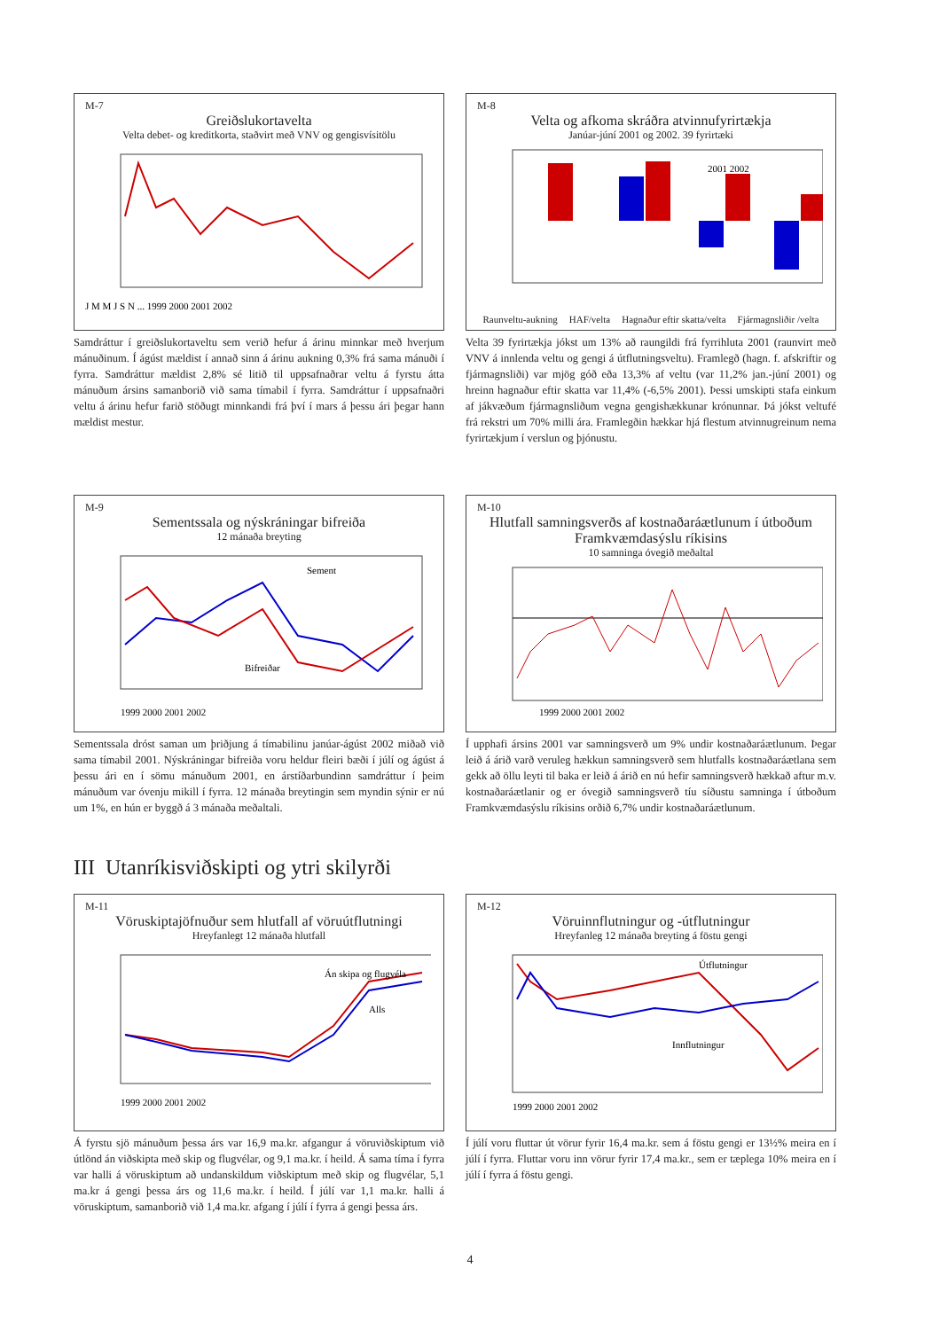M-7
Greiðslukortavelta
Velta debet- og kreditkorta, staðvirt með VNV og gengisvísitölu
J M M J S N ... 1999 2000 2001 2002
Samdráttur í greiðslukortaveltu sem verið hefur á árinu minnkar með hverjum mánuðinum. Í ágúst mældist í annað sinn á árinu aukning 0,3% frá sama mánuði í fyrra. Samdráttur mældist 2,8% sé litið til uppsafnaðrar veltu á fyrstu átta mánuðum ársins samanborið við sama tímabil í fyrra. Samdráttur í uppsafnaðri veltu á árinu hefur farið stöðugt minnkandi frá því í mars á þessu ári þegar hann mældist mestur.
M-8
Velta og afkoma skráðra atvinnufyrirtækja
Janúar-júní 2001 og 2002. 39 fyrirtæki
2001 2002
Raunveltu-aukning HAF/velta Hagnaður eftir skatta/velta Fjármagnsliðir /velta
Velta 39 fyrirtækja jókst um 13% að raungildi frá fyrrihluta 2001 (raunvirt með VNV á innlenda veltu og gengi á útflutningsveltu). Framlegð (hagn. f. afskriftir og fjármagnsliði) var mjög góð eða 13,3% af veltu (var 11,2% jan.-júní 2001) og hreinn hagnaður eftir skatta var 11,4% (-6,5% 2001). Þessi umskipti stafa einkum af jákvæðum fjármagnsliðum vegna gengishækkunar krónunnar. Þá jókst veltufé frá rekstri um 70% milli ára. Framlegðin hækkar hjá flestum atvinnugreinum nema fyrirtækjum í verslun og þjónustu.
M-9
Sementssala og nýskráningar bifreiða
12 mánaða breyting
Sement
Bifreiðar
1999 2000 2001 2002
Sementssala dróst saman um þriðjung á tímabilinu janúar-ágúst 2002 miðað við sama tímabil 2001. Nýskráningar bifreiða voru heldur fleiri bæði í júlí og ágúst á þessu ári en í sömu mánuðum 2001, en árstíðarbundinn samdráttur í þeim mánuðum var óvenju mikill í fyrra. 12 mánaða breytingin sem myndin sýnir er nú um 1%, en hún er byggð á 3 mánaða meðaltali.
M-10
Hlutfall samningsverðs af kostnaðaráætlunum í útboðum Framkvæmdasýslu ríkisins
10 samninga óvegið meðaltal
1999 2000 2001 2002
Í upphafi ársins 2001 var samningsverð um 9% undir kostnaðaráætlunum. Þegar leið á árið varð veruleg hækkun samningsverð sem hlutfalls kostnaðaráætlana sem gekk að öllu leyti til baka er leið á árið en nú hefir samningsverð hækkað aftur m.v. kostnaðaráætlanir og er óvegið samningsverð tíu síðustu samninga í útboðum Framkvæmdasýslu ríkisins orðið 6,7% undir kostnaðaráætlunum.
III Utanríkisviðskipti og ytri skilyrði
M-11
Vöruskiptajöfnuður sem hlutfall af vöruútflutningi
Hreyfanlegt 12 mánaða hlutfall
Án skipa og flugvéla
Alls
1999 2000 2001 2002
Á fyrstu sjö mánuðum þessa árs var 16,9 ma.kr. afgangur á vöruviðskiptum við útlönd án viðskipta með skip og flugvélar, og 9,1 ma.kr. í heild. Á sama tíma í fyrra var halli á vöruskiptum að undanskildum viðskiptum með skip og flugvélar, 5,1 ma.kr á gengi þessa árs og 11,6 ma.kr. í heild. Í júlí var 1,1 ma.kr. halli á vöruskiptum, samanborið við 1,4 ma.kr. afgang í júlí í fyrra á gengi þessa árs.
M-12
Vöruinnflutningur og -útflutningur
Hreyfanleg 12 mánaða breyting á föstu gengi
Útflutningur
Innflutningur
1999 2000 2001 2002
Í júlí voru fluttar út vörur fyrir 16,4 ma.kr. sem á föstu gengi er 13½% meira en í júlí í fyrra. Fluttar voru inn vörur fyrir 17,4 ma.kr., sem er tæplega 10% meira en í júlí í fyrra á föstu gengi.
4